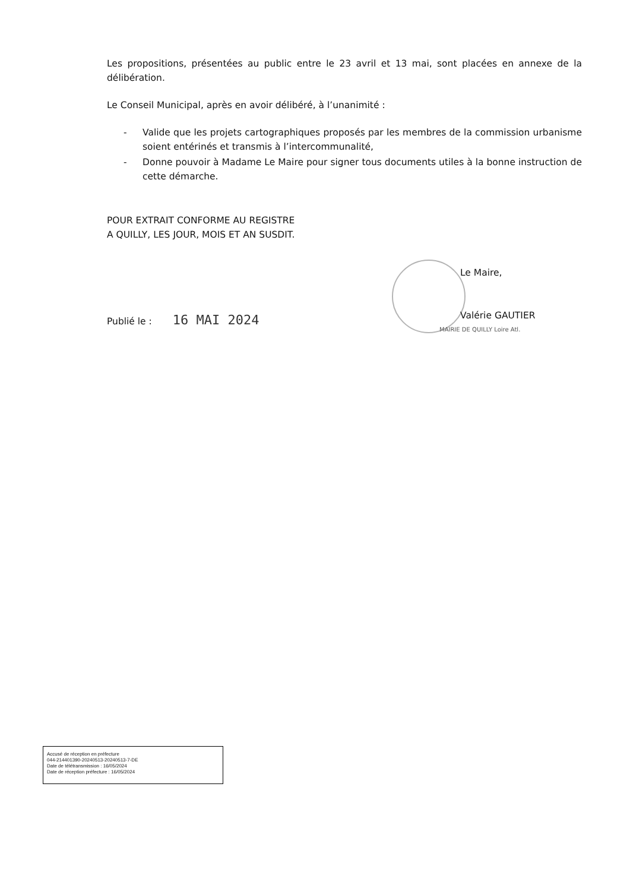Les propositions, présentées au public entre le 23 avril et 13 mai, sont placées en annexe de la délibération.
Le Conseil Municipal, après en avoir délibéré, à l’unanimité :
- Valide que les projets cartographiques proposés par les membres de la commission urbanisme soient entérinés et transmis à l’intercommunalité,
- Donne pouvoir à Madame Le Maire pour signer tous documents utiles à la bonne instruction de cette démarche.
POUR EXTRAIT CONFORME AU REGISTRE
A QUILLY, LES JOUR, MOIS ET AN SUSDIT.
Publié le : 16 MAI 2024
Le Maire,
Valérie GAUTIER
MAIRIE DE QUILLY Loire Atl.
Accusé de réception en préfecture
044-214401390-20240513-20240513-7-DE
Date de télétransmission : 16/05/2024
Date de réception préfecture : 16/05/2024